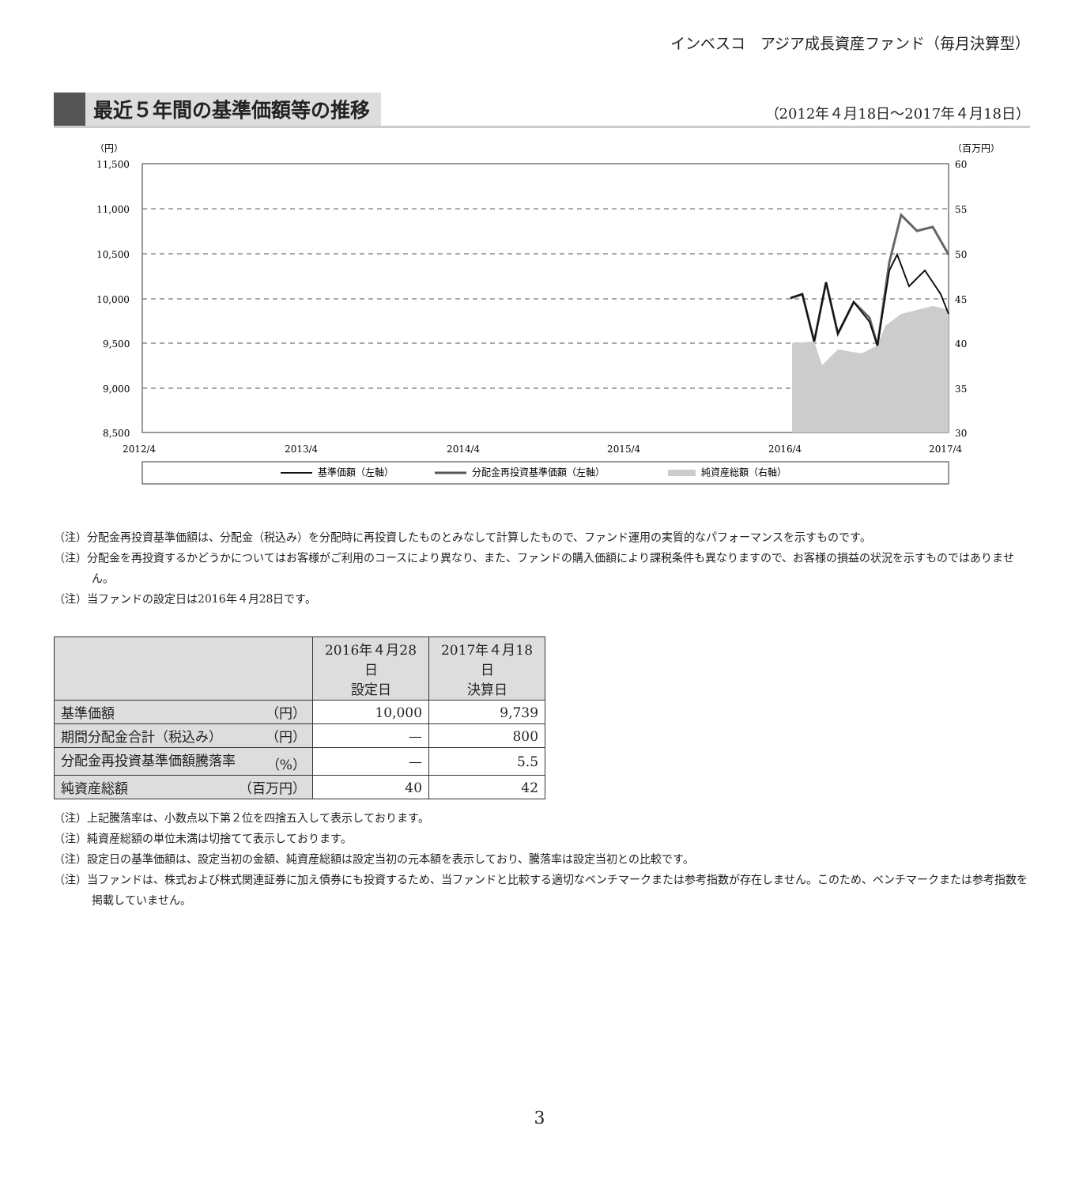インベスコ　アジア成長資産ファンド（毎月決算型）
最近５年間の基準価額等の推移
（2012年４月18日～2017年４月18日）
（円）
（百万円）
11,500
11,000
10,500
10,000
9,500
9,000
8,500
60
55
50
45
40
35
30
2012/4
2013/4
2014/4
2015/4
2016/4
2017/4
基準価額（左軸）
分配金再投資基準価額（左軸）
純資産総額（右軸）
（注）分配金再投資基準価額は、分配金（税込み）を分配時に再投資したものとみなして計算したもので、ファンド運用の実質的なパフォーマンスを示すものです。
（注）分配金を再投資するかどうかについてはお客様がご利用のコースにより異なり、また、ファンドの購入価額により課税条件も異なりますので、お客様の損益の状況を示すものではありません。
（注）当ファンドの設定日は2016年４月28日です。
| | 2016年４月28日 設定日 | 2017年４月18日 決算日 |
| --- | --- | --- |
| 基準価額 （円） | 10,000 | 9,739 |
| 期間分配金合計（税込み） （円） | — | 800 |
| 分配金再投資基準価額騰落率 （%） | — | 5.5 |
| 純資産総額 （百万円） | 40 | 42 |
（注）上記騰落率は、小数点以下第２位を四捨五入して表示しております。
（注）純資産総額の単位未満は切捨てて表示しております。
（注）設定日の基準価額は、設定当初の金額、純資産総額は設定当初の元本額を表示しており、騰落率は設定当初との比較です。
（注）当ファンドは、株式および株式関連証券に加え債券にも投資するため、当ファンドと比較する適切なベンチマークまたは参考指数が存在しません。このため、ベンチマークまたは参考指数を掲載していません。
3